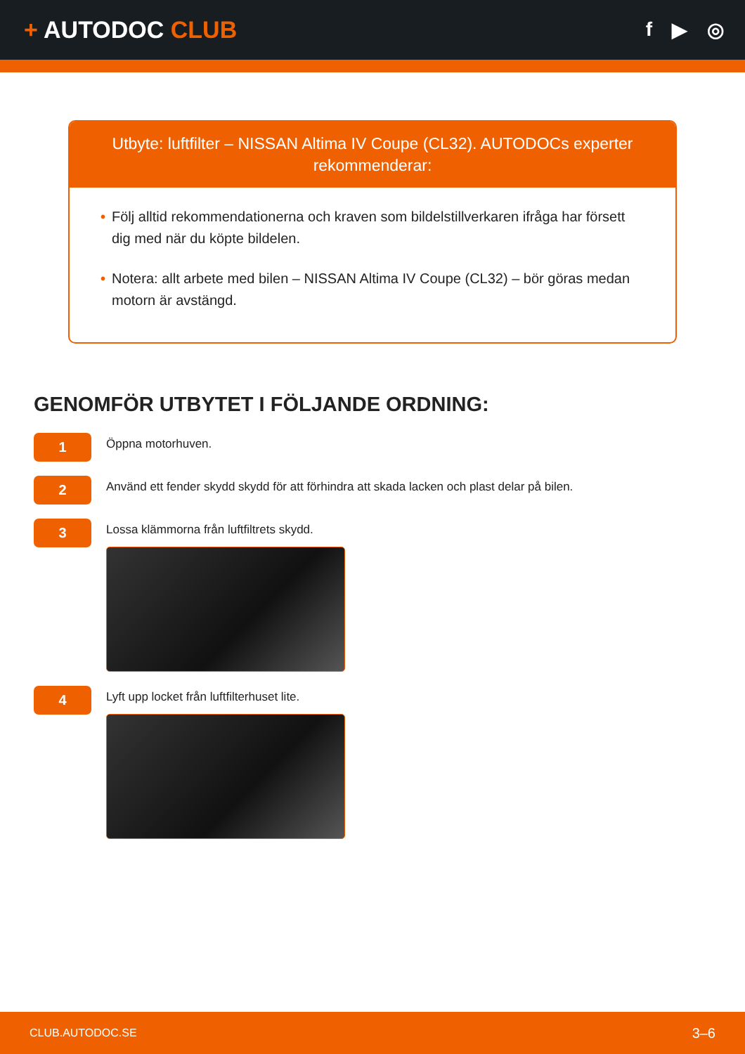+ AUTODOC CLUB
f ▶ ◎
Utbyte: luftfilter – NISSAN Altima IV Coupe (CL32). AUTODOCs experter rekommenderar:
• Följ alltid rekommendationerna och kraven som bildelstillverkaren ifråga har försett dig med när du köpte bildelen.
• Notera: allt arbete med bilen – NISSAN Altima IV Coupe (CL32) – bör göras medan motorn är avstängd.
GENOMFÖR UTBYTET I FÖLJANDE ORDNING:
1
Öppna motorhuven.
2
Använd ett fender skydd skydd för att förhindra att skada lacken och plast delar på bilen.
3
Lossa klämmorna från luftfiltrets skydd.
4
Lyft upp locket från luftfilterhuset lite.
CLUB.AUTODOC.SE 3–6